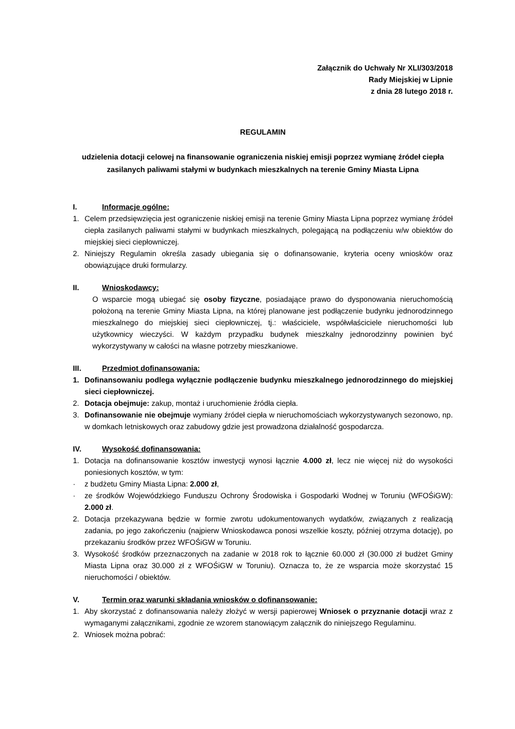Załącznik do Uchwały Nr XLI/303/2018
Rady Miejskiej w Lipnie
z dnia 28 lutego 2018 r.
REGULAMIN
udzielenia dotacji celowej na finansowanie ograniczenia niskiej emisji poprzez wymianę źródeł ciepła zasilanych paliwami stałymi w budynkach mieszkalnych na terenie Gminy Miasta Lipna
I. Informacje ogólne:
1. Celem przedsięwzięcia jest ograniczenie niskiej emisji na terenie Gminy Miasta Lipna poprzez wymianę źródeł ciepła zasilanych paliwami stałymi w budynkach mieszkalnych, polegającą na podłączeniu w/w obiektów do miejskiej sieci ciepłowniczej.
2. Niniejszy Regulamin określa zasady ubiegania się o dofinansowanie, kryteria oceny wniosków oraz obowiązujące druki formularzy.
II. Wnioskodawcy:
O wsparcie mogą ubiegać się osoby fizyczne, posiadające prawo do dysponowania nieruchomością położoną na terenie Gminy Miasta Lipna, na której planowane jest podłączenie budynku jednorodzinnego mieszkalnego do miejskiej sieci ciepłowniczej, tj.: właściciele, współwłaściciele nieruchomości lub użytkownicy wieczyści. W każdym przypadku budynek mieszkalny jednorodzinny powinien być wykorzystywany w całości na własne potrzeby mieszkaniowe.
III. Przedmiot dofinansowania:
1. Dofinansowaniu podlega wyłącznie podłączenie budynku mieszkalnego jednorodzinnego do miejskiej sieci ciepłowniczej.
2. Dotacja obejmuje: zakup, montaż i uruchomienie źródła ciepła.
3. Dofinansowanie nie obejmuje wymiany źródeł ciepła w nieruchomościach wykorzystywanych sezonowo, np. w domkach letniskowych oraz zabudowy gdzie jest prowadzona działalność gospodarcza.
IV. Wysokość dofinansowania:
1. Dotacja na dofinansowanie kosztów inwestycji wynosi łącznie 4.000 zł, lecz nie więcej niż do wysokości poniesionych kosztów, w tym:
· z budżetu Gminy Miasta Lipna: 2.000 zł,
· ze środków Wojewódzkiego Funduszu Ochrony Środowiska i Gospodarki Wodnej w Toruniu (WFOŚiGW): 2.000 zł.
2. Dotacja przekazywana będzie w formie zwrotu udokumentowanych wydatków, związanych z realizacją zadania, po jego zakończeniu (najpierw Wnioskodawca ponosi wszelkie koszty, później otrzyma dotację), po przekazaniu środków przez WFOŚiGW w Toruniu.
3. Wysokość środków przeznaczonych na zadanie w 2018 rok to łącznie 60.000 zł (30.000 zł budżet Gminy Miasta Lipna oraz 30.000 zł z WFOŚiGW w Toruniu). Oznacza to, że ze wsparcia może skorzystać 15 nieruchomości / obiektów.
V. Termin oraz warunki składania wniosków o dofinansowanie:
1. Aby skorzystać z dofinansowania należy złożyć w wersji papierowej Wniosek o przyznanie dotacji wraz z wymaganymi załącznikami, zgodnie ze wzorem stanowiącym załącznik do niniejszego Regulaminu.
2. Wniosek można pobrać: